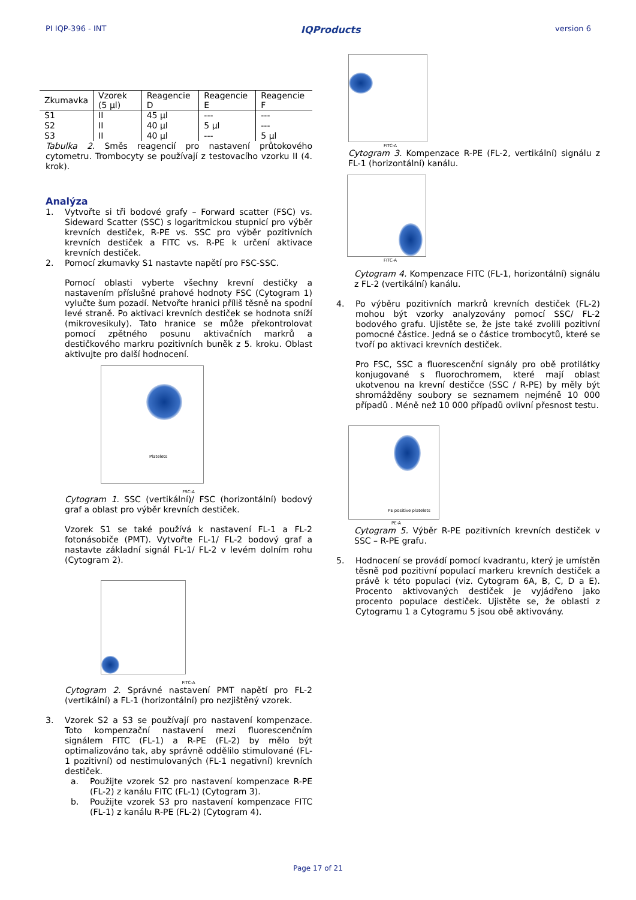PI IQP-396 - INT IQProducts version 6
| Zkumavka | Vzorek (5 µl) | Reagencie D | Reagencie E | Reagencie F |
| --- | --- | --- | --- | --- |
| S1 | II | 45 µl | --- | --- |
| S2 | II | 40 µl | 5 µl | --- |
| S3 | II | 40 µl | --- | 5 µl |
Tabulka 2. Směs reagencií pro nastavení průtokového cytometru. Trombocyty se používají z testovacího vzorku II (4. krok).
Analýza
1.
Vytvořte si tři bodové grafy – Forward scatter (FSC) vs. Sideward Scatter (SSC) s logaritmickou stupnicí pro výběr krevních destiček, R-PE vs. SSC pro výběr pozitivních krevních destiček a FITC vs. R-PE k určení aktivace krevních destiček.
2.
Pomocí zkumavky S1 nastavte napětí pro FSC-SSC.
Pomocí oblasti vyberte všechny krevní destičky a nastavením příslušné prahové hodnoty FSC (Cytogram 1) vylučte šum pozadí. Netvořte hranici příliš těsně na spodní levé straně. Po aktivaci krevních destiček se hodnota sníží (mikrovesikuly). Tato hranice se může překontrolovat pomocí zpětného posunu aktivačních markrů a destičkového markru pozitivních buněk z 5. kroku. Oblast aktivujte pro další hodnocení.
Platelets
FSC-A
Cytogram 1. SSC (vertikální)/ FSC (horizontální) bodový graf a oblast pro výběr krevních destiček.
Vzorek S1 se také používá k nastavení FL-1 a FL-2 fotonásobiče (PMT). Vytvořte FL-1/ FL-2 bodový graf a nastavte základní signál FL-1/ FL-2 v levém dolním rohu (Cytogram 2).
FITC-A
Cytogram 2. Správné nastavení PMT napětí pro FL-2 (vertikální) a FL-1 (horizontální) pro nezjištěný vzorek.
3.
Vzorek S2 a S3 se používají pro nastavení kompenzace. Toto kompenzační nastavení mezi fluorescenčním signálem FITC (FL-1) a R-PE (FL-2) by mělo být optimalizováno tak, aby správně oddělilo stimulované (FL-1 pozitivní) od nestimulovaných (FL-1 negativní) krevních destiček.
a.
Použijte vzorek S2 pro nastavení kompenzace R-PE (FL-2) z kanálu FITC (FL-1) (Cytogram 3).
b.
Použijte vzorek S3 pro nastavení kompenzace FITC (FL-1) z kanálu R-PE (FL-2) (Cytogram 4).
FITC-A
Cytogram 3. Kompenzace R-PE (FL-2, vertikální) signálu z FL-1 (horizontální) kanálu.
FITC-A
Cytogram 4. Kompenzace FITC (FL-1, horizontální) signálu z FL-2 (vertikální) kanálu.
4.
Po výběru pozitivních markrů krevních destiček (FL-2) mohou být vzorky analyzovány pomocí SSC/ FL-2 bodového grafu. Ujistěte se, že jste také zvolili pozitivní pomocné částice. Jedná se o částice trombocytů, které se tvoří po aktivaci krevních destiček.
Pro FSC, SSC a fluorescenční signály pro obě protilátky konjugované s fluorochromem, které mají oblast ukotvenou na krevní destičce (SSC / R-PE) by měly být shromážděny soubory se seznamem nejméně 10 000 případů . Méně než 10 000 případů ovlivní přesnost testu.
PE positive platelets
PE-A
Cytogram 5. Výběr R-PE pozitivních krevních destiček v SSC – R-PE grafu.
5.
Hodnocení se provádí pomocí kvadrantu, který je umístěn těsně pod pozitivní populací markeru krevních destiček a právě k této populaci (viz. Cytogram 6A, B, C, D a E). Procento aktivovaných destiček je vyjádřeno jako procento populace destiček. Ujistěte se, že oblasti z Cytogramu 1 a Cytogramu 5 jsou obě aktivovány.
Page 17 of 21